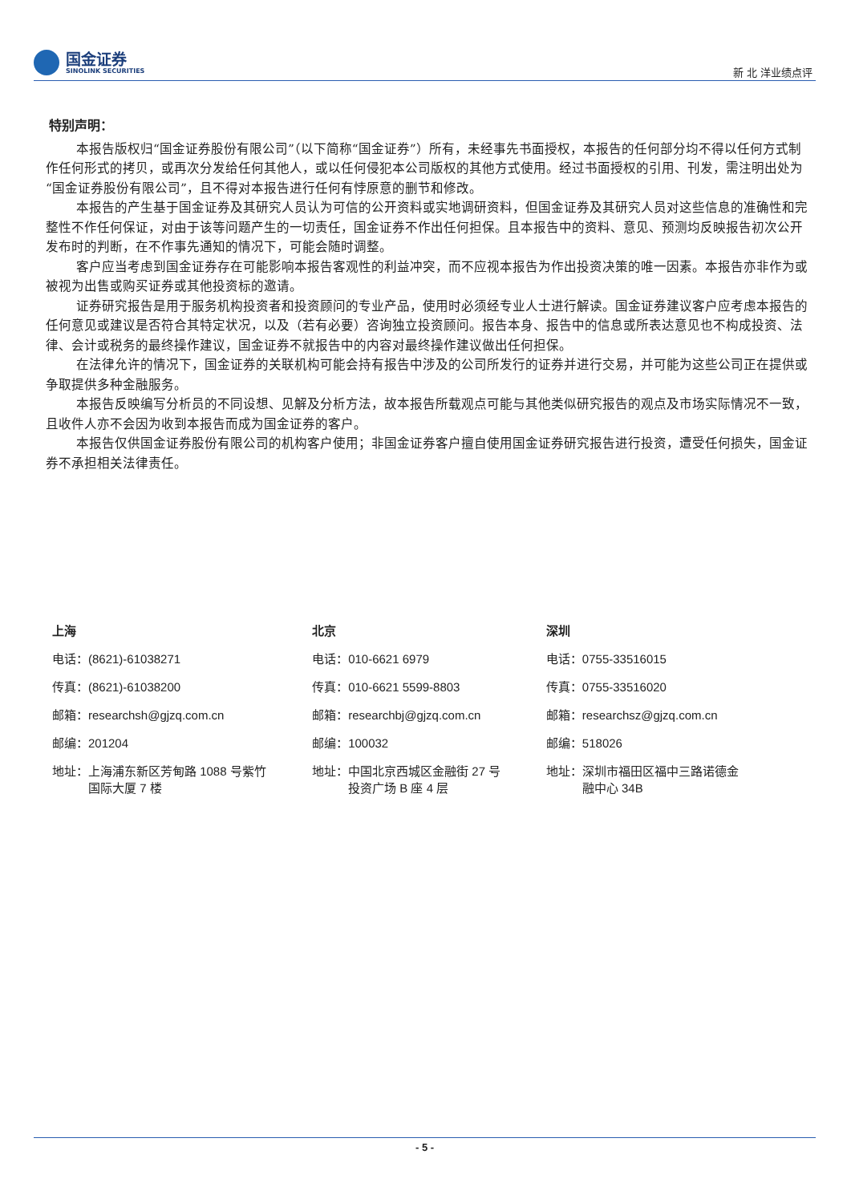国金证券
SINOLINK SECURITIES
新 北 洋业绩点评
特别声明：
本报告版权归“国金证券股份有限公司”（以下简称“国金证券”）所有，未经事先书面授权，本报告的任何部分均不得以任何方式制作任何形式的拷贝，或再次分发给任何其他人，或以任何侵犯本公司版权的其他方式使用。经过书面授权的引用、刊发，需注明出处为“国金证券股份有限公司”，且不得对本报告进行任何有悖原意的删节和修改。
本报告的产生基于国金证券及其研究人员认为可信的公开资料或实地调研资料，但国金证券及其研究人员对这些信息的准确性和完整性不作任何保证，对由于该等问题产生的一切责任，国金证券不作出任何担保。且本报告中的资料、意见、预测均反映报告初次公开发布时的判断，在不作事先通知的情况下，可能会随时调整。
客户应当考虑到国金证券存在可能影响本报告客观性的利益冲突，而不应视本报告为作出投资决策的唯一因素。本报告亦非作为或被视为出售或购买证券或其他投资标的邀请。
证券研究报告是用于服务机构投资者和投资顾问的专业产品，使用时必须经专业人士进行解读。国金证券建议客户应考虑本报告的任何意见或建议是否符合其特定状况，以及（若有必要）咨询独立投资顾问。报告本身、报告中的信息或所表达意见也不构成投资、法律、会计或税务的最终操作建议，国金证券不就报告中的内容对最终操作建议做出任何担保。
在法律允许的情况下，国金证券的关联机构可能会持有报告中涉及的公司所发行的证券并进行交易，并可能为这些公司正在提供或争取提供多种金融服务。
本报告反映编写分析员的不同设想、见解及分析方法，故本报告所载观点可能与其他类似研究报告的观点及市场实际情况不一致，且收件人亦不会因为收到本报告而成为国金证券的客户。
本报告仅供国金证券股份有限公司的机构客户使用；非国金证券客户擅自使用国金证券研究报告进行投资，遭受任何损失，国金证券不承担相关法律责任。
上海
电话：(8621)-61038271
传真：(8621)-61038200
邮箱：researchsh@gjzq.com.cn
邮编：201204
地址：上海浦东新区芳甸路 1088 号紫竹
　　　国际大厦 7 楼
北京
电话：010-6621 6979
传真：010-6621 5599-8803
邮箱：researchbj@gjzq.com.cn
邮编：100032
地址：中国北京西城区金融街 27 号
　　　投资广场 B 座 4 层
深圳
电话：0755-33516015
传真：0755-33516020
邮箱：researchsz@gjzq.com.cn
邮编：518026
地址：深圳市福田区福中三路诺德金
　　　融中心 34B
- 5 -